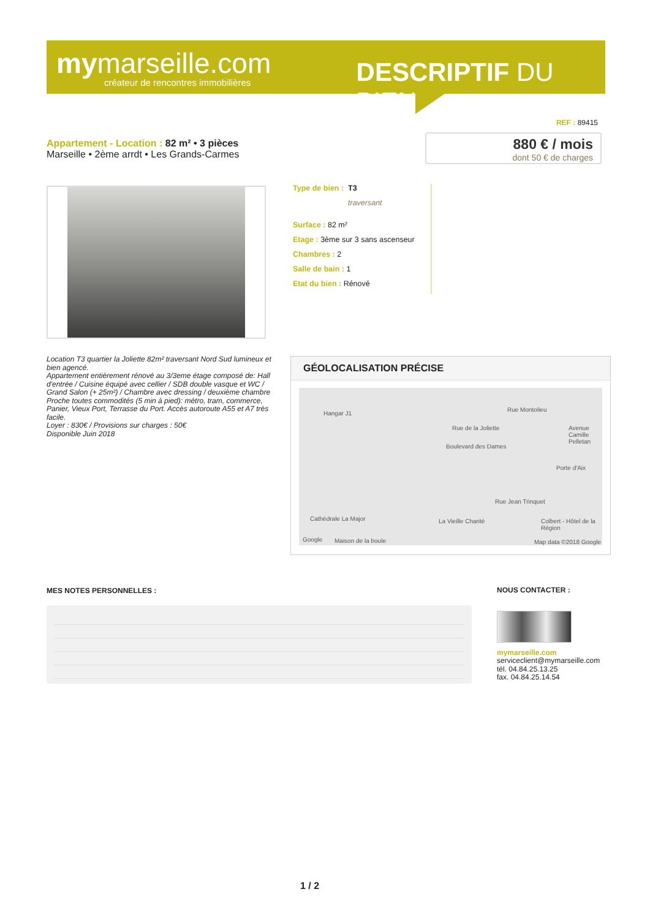mymarseille.com
créateur de rencontres immobilières
DESCRIPTIF DU BIEN
REF : 89415
Appartement - Location : 82 m² • 3 pièces
Marseille • 2ème arrdt • Les Grands-Carmes
880 € / mois
dont 50 € de charges
Type de bien : T3
traversant
Surface : 82 m²
Etage : 3ème sur 3 sans ascenseur
Chambres : 2
Salle de bain : 1
Etat du bien : Rénové
Location T3 quartier la Joliette 82m² traversant Nord Sud lumineux et bien agencé.
Appartement entièrement rénové au 3/3eme étage composé de: Hall d'entrée / Cuisine équipé avec cellier / SDB double vasque et WC / Grand Salon (+ 25m²) / Chambre avec dressing / deuxième chambre
Proche toutes commodités (5 min à pied): métro, tram, commerce, Panier, Vieux Port, Terrasse du Port. Accès autoroute A55 et A7 très facile.
Loyer : 830€ / Provisions sur charges : 50€
Disponible Juin 2018
GÉOLOCALISATION PRÉCISE
Hangar J1
Rue de la Joliette
Rue Montolieu
Boulevard des Dames
Porte d'Aix
Rue Jean Trinquet
Avenue Camille Pelletan
Cathédrale La Major La Vieille Charité Colbert - Hôtel de la Région
Google Maison de la boule Map data ©2018 Google
MES NOTES PERSONNELLES :
NOUS CONTACTER :
mymarseille.com
serviceclient@mymarseille.com
tél. 04.84.25.13.25
fax. 04.84.25.14.54
1 / 2